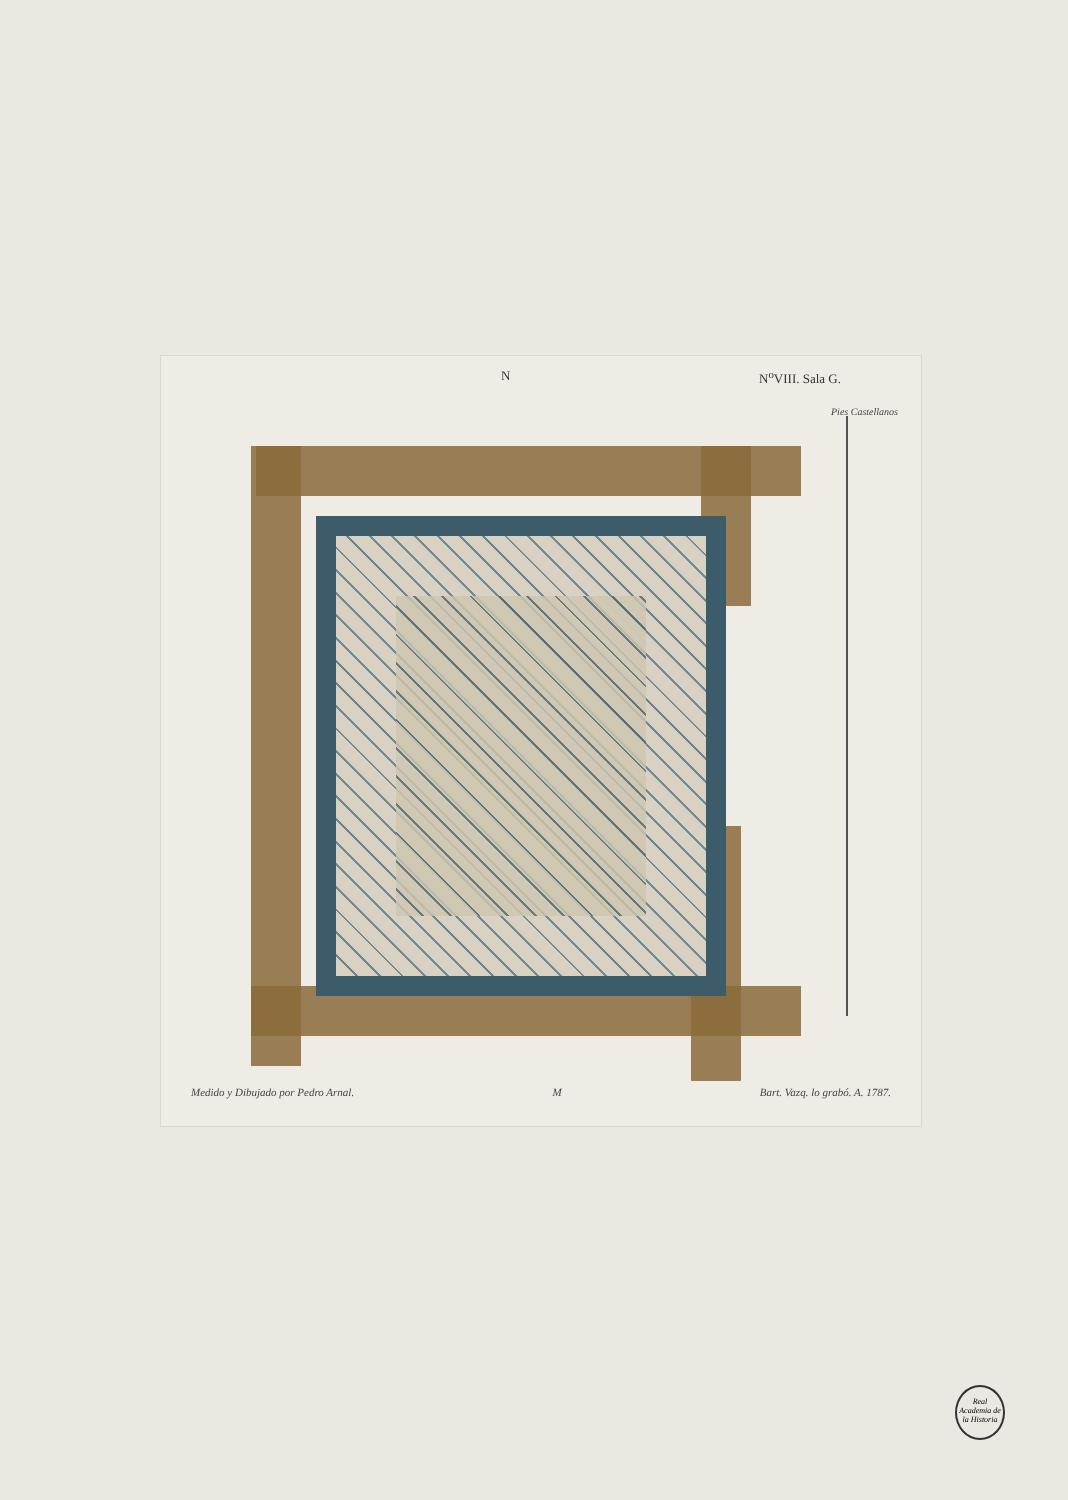N N<sup>o</sup>VIII. Sala G.
Pies Castellanos
Medido y Dibujado por Pedro Arnal. M Bart. Vazq. lo grabó. A. 1787.
Real Academia de la Historia